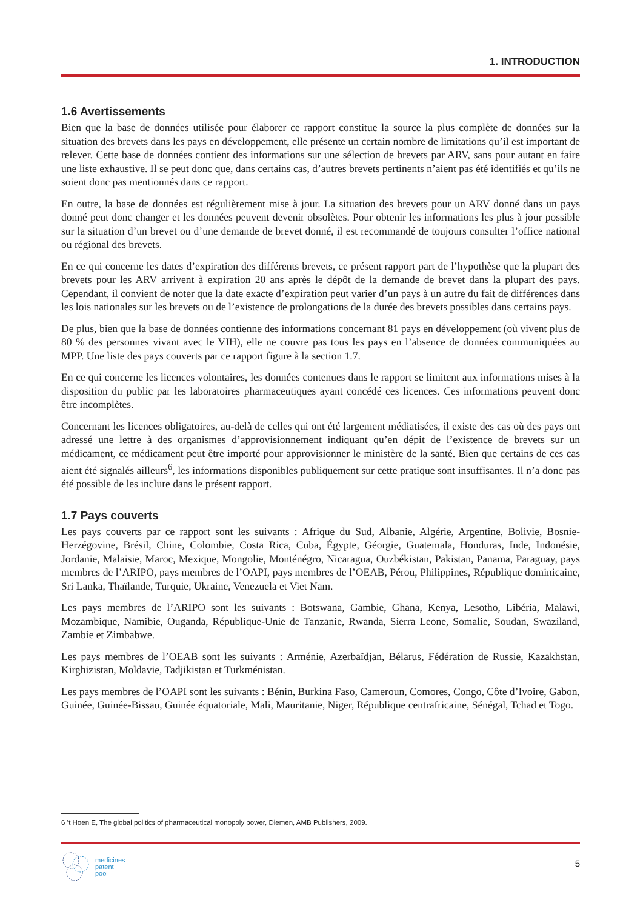1. INTRODUCTION
1.6 Avertissements
Bien que la base de données utilisée pour élaborer ce rapport constitue la source la plus complète de données sur la situation des brevets dans les pays en développement, elle présente un certain nombre de limitations qu’il est important de relever. Cette base de données contient des informations sur une sélection de brevets par ARV, sans pour autant en faire une liste exhaustive. Il se peut donc que, dans certains cas, d’autres brevets pertinents n’aient pas été identifiés et qu’ils ne soient donc pas mentionnés dans ce rapport.
En outre, la base de données est régulièrement mise à jour. La situation des brevets pour un ARV donné dans un pays donné peut donc changer et les données peuvent devenir obsolètes. Pour obtenir les informations les plus à jour possible sur la situation d’un brevet ou d’une demande de brevet donné, il est recommandé de toujours consulter l’office national ou régional des brevets.
En ce qui concerne les dates d’expiration des différents brevets, ce présent rapport part de l’hypothèse que la plupart des brevets pour les ARV arrivent à expiration 20 ans après le dépôt de la demande de brevet dans la plupart des pays. Cependant, il convient de noter que la date exacte d’expiration peut varier d’un pays à un autre du fait de différences dans les lois nationales sur les brevets ou de l’existence de prolongations de la durée des brevets possibles dans certains pays.
De plus, bien que la base de données contienne des informations concernant 81 pays en développement (où vivent plus de 80 % des personnes vivant avec le VIH), elle ne couvre pas tous les pays en l’absence de données communiquées au MPP. Une liste des pays couverts par ce rapport figure à la section 1.7.
En ce qui concerne les licences volontaires, les données contenues dans le rapport se limitent aux informations mises à la disposition du public par les laboratoires pharmaceutiques ayant concédé ces licences. Ces informations peuvent donc être incomplètes.
Concernant les licences obligatoires, au-delà de celles qui ont été largement médiatisées, il existe des cas où des pays ont adressé une lettre à des organismes d’approvisionnement indiquant qu’en dépit de l’existence de brevets sur un médicament, ce médicament peut être importé pour approvisionner le ministère de la santé. Bien que certains de ces cas aient été signalés ailleurs<sup>6</sup>, les informations disponibles publiquement sur cette pratique sont insuffisantes. Il n’a donc pas été possible de les inclure dans le présent rapport.
1.7 Pays couverts
Les pays couverts par ce rapport sont les suivants : Afrique du Sud, Albanie, Algérie, Argentine, Bolivie, Bosnie-Herzégovine, Brésil, Chine, Colombie, Costa Rica, Cuba, Égypte, Géorgie, Guatemala, Honduras, Inde, Indonésie, Jordanie, Malaisie, Maroc, Mexique, Mongolie, Monténégro, Nicaragua, Ouzbékistan, Pakistan, Panama, Paraguay, pays membres de l’ARIPO, pays membres de l’OAPI, pays membres de l’OEAB, Pérou, Philippines, République dominicaine, Sri Lanka, Thaïlande, Turquie, Ukraine, Venezuela et Viet Nam.
Les pays membres de l’ARIPO sont les suivants : Botswana, Gambie, Ghana, Kenya, Lesotho, Libéria, Malawi, Mozambique, Namibie, Ouganda, République-Unie de Tanzanie, Rwanda, Sierra Leone, Somalie, Soudan, Swaziland, Zambie et Zimbabwe.
Les pays membres de l’OEAB sont les suivants : Arménie, Azerbaïdjan, Bélarus, Fédération de Russie, Kazakhstan, Kirghizistan, Moldavie, Tadjikistan et Turkménistan.
Les pays membres de l’OAPI sont les suivants : Bénin, Burkina Faso, Cameroun, Comores, Congo, Côte d’Ivoire, Gabon, Guinée, Guinée-Bissau, Guinée équatoriale, Mali, Mauritanie, Niger, République centrafricaine, Sénégal, Tchad et Togo.
6 ’t Hoen E, The global politics of pharmaceutical monopoly power, Diemen, AMB Publishers, 2009.
medicines
patent
pool
5